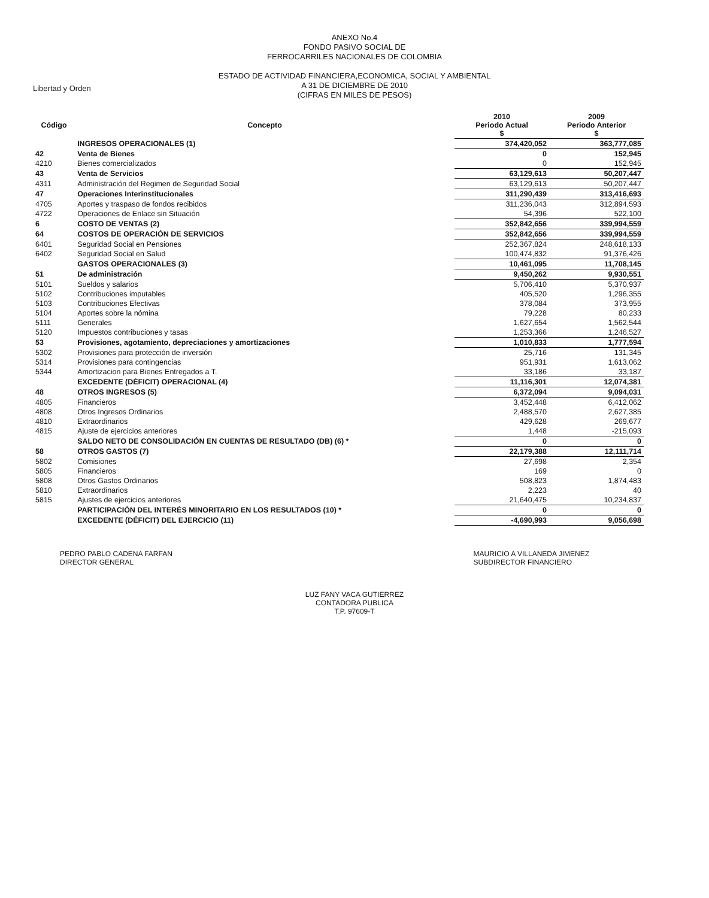Libertad y Orden
ANEXO No.4
FONDO PASIVO SOCIAL DE
FERROCARRILES NACIONALES DE COLOMBIA
ESTADO DE ACTIVIDAD FINANCIERA,ECONOMICA, SOCIAL Y AMBIENTAL
A 31 DE DICIEMBRE DE 2010
(CIFRAS EN MILES DE PESOS)
| Código | Concepto | 2010 Periodo Actual $ | 2009 Periodo Anterior $ |
| --- | --- | --- | --- |
| | INGRESOS OPERACIONALES (1) | 374,420,052 | 363,777,085 |
| 42 | Venta de Bienes | 0 | 152,945 |
| 4210 | Bienes comercializados | 0 | 152,945 |
| 43 | Venta de Servicios | 63,129,613 | 50,207,447 |
| 4311 | Administración del Regimen de Seguridad Social | 63,129,613 | 50,207,447 |
| 47 | Operaciones Interinstitucionales | 311,290,439 | 313,416,693 |
| 4705 | Aportes y traspaso de fondos recibidos | 311,236,043 | 312,894,593 |
| 4722 | Operaciones de Enlace sin Situación | 54,396 | 522,100 |
| 6 | COSTO DE VENTAS (2) | 352,842,656 | 339,994,559 |
| 64 | COSTOS DE OPERACIÓN DE SERVICIOS | 352,842,656 | 339,994,559 |
| 6401 | Seguridad Social en Pensiones | 252,367,824 | 248,618,133 |
| 6402 | Seguridad Social en Salud | 100,474,832 | 91,376,426 |
| | GASTOS OPERACIONALES (3) | 10,461,095 | 11,708,145 |
| 51 | De administración | 9,450,262 | 9,930,551 |
| 5101 | Sueldos y salarios | 5,706,410 | 5,370,937 |
| 5102 | Contribuciones imputables | 405,520 | 1,296,355 |
| 5103 | Contribuciones Efectivas | 378,084 | 373,955 |
| 5104 | Aportes sobre la nómina | 79,228 | 80,233 |
| 5111 | Generales | 1,627,654 | 1,562,544 |
| 5120 | Impuestos contribuciones y tasas | 1,253,366 | 1,246,527 |
| 53 | Provisiones, agotamiento, depreciaciones y amortizaciones | 1,010,833 | 1,777,594 |
| 5302 | Provisiones para protección de inversión | 25,716 | 131,345 |
| 5314 | Provisiones para contingencias | 951,931 | 1,613,062 |
| 5344 | Amortizacion para Bienes Entregados a T. | 33,186 | 33,187 |
| | EXCEDENTE (DÉFICIT) OPERACIONAL (4) | 11,116,301 | 12,074,381 |
| 48 | OTROS INGRESOS (5) | 6,372,094 | 9,094,031 |
| 4805 | Financieros | 3,452,448 | 6,412,062 |
| 4808 | Otros Ingresos Ordinarios | 2,488,570 | 2,627,385 |
| 4810 | Extraordinarios | 429,628 | 269,677 |
| 4815 | Ajuste de ejercicios anteriores | 1,448 | -215,093 |
| | SALDO NETO DE CONSOLIDACIÓN EN CUENTAS DE RESULTADO (DB) (6) * | 0 | 0 |
| 58 | OTROS GASTOS (7) | 22,179,388 | 12,111,714 |
| 5802 | Comisiones | 27,698 | 2,354 |
| 5805 | Financieros | 169 | 0 |
| 5808 | Otros Gastos Ordinarios | 508,823 | 1,874,483 |
| 5810 | Extraordinarios | 2,223 | 40 |
| 5815 | Ajustes de ejercicios anteriores | 21,640,475 | 10,234,837 |
| | PARTICIPACIÓN DEL INTERÉS MINORITARIO EN LOS RESULTADOS (10) * | 0 | 0 |
| | EXCEDENTE (DÉFICIT) DEL EJERCICIO (11) | -4,690,993 | 9,056,698 |
PEDRO PABLO CADENA FARFAN
DIRECTOR GENERAL
MAURICIO A VILLANEDA JIMENEZ
SUBDIRECTOR FINANCIERO
LUZ FANY VACA GUTIERREZ
CONTADORA PUBLICA
T.P. 97609-T